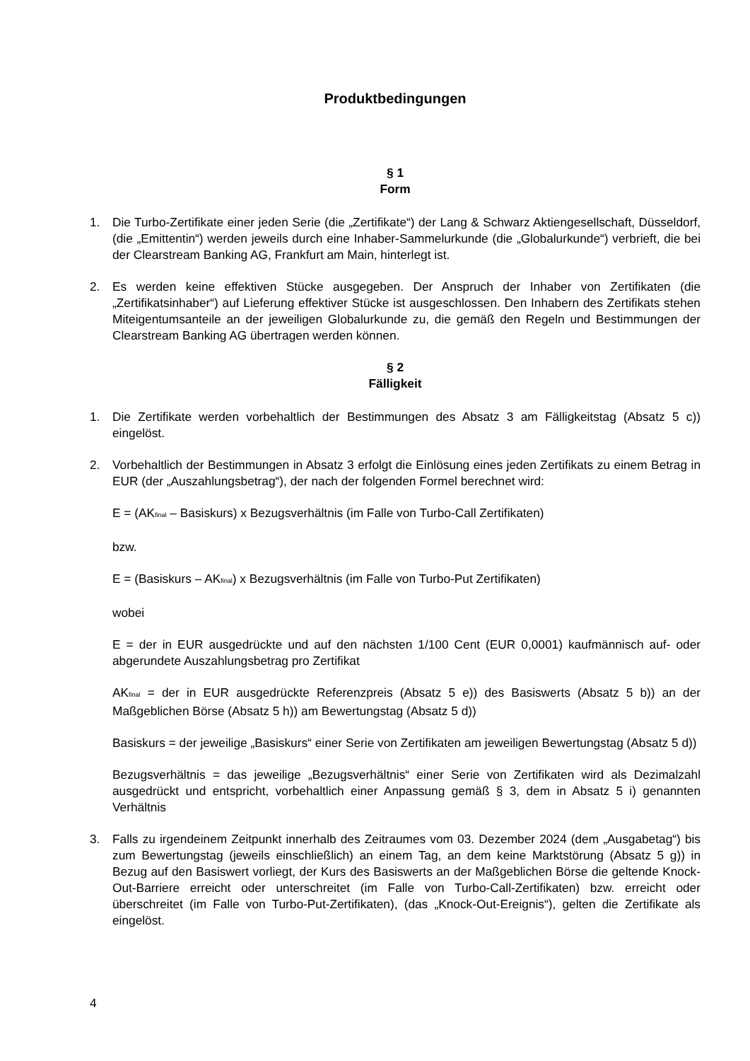Produktbedingungen
§ 1
Form
1. Die Turbo-Zertifikate einer jeden Serie (die „Zertifikate“) der Lang & Schwarz Aktiengesellschaft, Düsseldorf, (die „Emittentin“) werden jeweils durch eine Inhaber-Sammelurkunde (die „Globalurkunde“) verbrieft, die bei der Clearstream Banking AG, Frankfurt am Main, hinterlegt ist.
2. Es werden keine effektiven Stücke ausgegeben. Der Anspruch der Inhaber von Zertifikaten (die „Zertifikatsinhaber“) auf Lieferung effektiver Stücke ist ausgeschlossen. Den Inhabern des Zertifikats stehen Miteigentumsanteile an der jeweiligen Globalurkunde zu, die gemäß den Regeln und Bestimmungen der Clearstream Banking AG übertragen werden können.
§ 2
Fälligkeit
1. Die Zertifikate werden vorbehaltlich der Bestimmungen des Absatz 3 am Fälligkeitstag (Absatz 5 c)) eingelöst.
2. Vorbehaltlich der Bestimmungen in Absatz 3 erfolgt die Einlösung eines jeden Zertifikats zu einem Betrag in EUR (der „Auszahlungsbetrag“), der nach der folgenden Formel berechnet wird:
E = (AK<sub>final</sub> – Basiskurs) x Bezugsverhältnis (im Falle von Turbo-Call Zertifikaten)
bzw.
E = (Basiskurs – AK<sub>final</sub>) x Bezugsverhältnis (im Falle von Turbo-Put Zertifikaten)
wobei
E = der in EUR ausgedrückte und auf den nächsten 1/100 Cent (EUR 0,0001) kaufmännisch auf- oder abgerundete Auszahlungsbetrag pro Zertifikat
AK<sub>final</sub> = der in EUR ausgedrückte Referenzpreis (Absatz 5 e)) des Basiswerts (Absatz 5 b)) an der Maßgeblichen Börse (Absatz 5 h)) am Bewertungstag (Absatz 5 d))
Basiskurs = der jeweilige „Basiskurs“ einer Serie von Zertifikaten am jeweiligen Bewertungstag (Absatz 5 d))
Bezugsverhältnis = das jeweilige „Bezugsverhältnis“ einer Serie von Zertifikaten wird als Dezimalzahl ausgedrückt und entspricht, vorbehaltlich einer Anpassung gemäß § 3, dem in Absatz 5 i) genannten Verhältnis
3. Falls zu irgendeinem Zeitpunkt innerhalb des Zeitraumes vom 03. Dezember 2024 (dem „Ausgabetag“) bis zum Bewertungstag (jeweils einschließlich) an einem Tag, an dem keine Marktstörung (Absatz 5 g)) in Bezug auf den Basiswert vorliegt, der Kurs des Basiswerts an der Maßgeblichen Börse die geltende Knock-Out-Barriere erreicht oder unterschreitet (im Falle von Turbo-Call-Zertifikaten) bzw. erreicht oder überschreitet (im Falle von Turbo-Put-Zertifikaten), (das „Knock-Out-Ereignis“), gelten die Zertifikate als eingelöst.
4